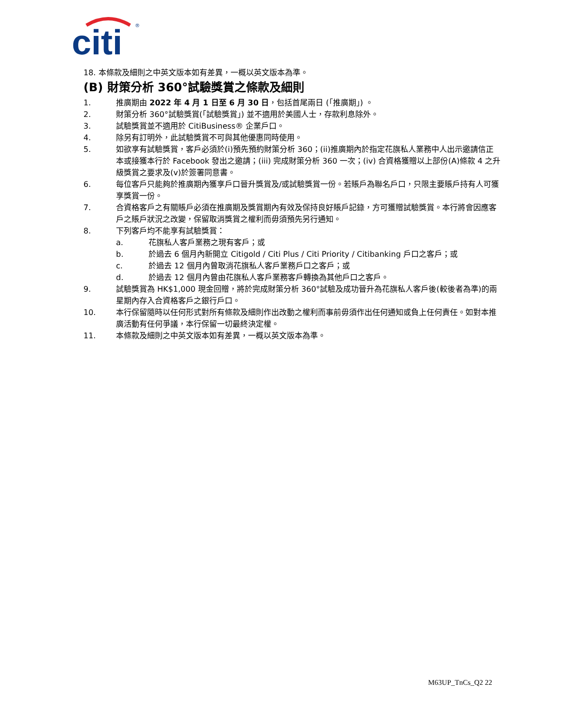citi
®
18. 本條款及細則之中英文版本如有差異，一概以英文版本為準。
(B) 財策分析 360°試驗獎賞之條款及細則
1. 推廣期由 2022 年 4 月 1 日至 6 月 30 日，包括首尾兩日 (「推廣期」) 。
2. 財策分析 360°試驗獎賞(「試驗獎賞」) 並不適用於美國人士，存款利息除外。
3. 試驗獎賞並不適用於 CitiBusiness® 企業戶口。
4. 除另有訂明外，此試驗獎賞不可與其他優惠同時使用。
5. 如欲享有試驗獎賞，客戶必須於(i)預先預約財策分析 360；(ii)推廣期內於指定花旗私人業務中人出示邀請信正本或接獲本行於 Facebook 發出之邀請；(iii) 完成財策分析 360 一次；(iv) 合資格獲贈以上部份(A)條款 4 之升級獎賞之要求及(v)於簽署同意書。
6. 每位客戶只能夠於推廣期內獲享戶口晉升獎賞及/或試驗獎賞一份。若賬戶為聯名戶口，只限主要賬戶持有人可獲享獎賞一份。
7. 合資格客戶之有關賬戶必須在推廣期及獎賞期內有效及保持良好賬戶記錄，方可獲贈試驗獎賞。本行將會因應客戶之賬戶狀況之改變，保留取消獎賞之權利而毋須預先另行通知。
8. 下列客戶均不能享有試驗獎賞：
a. 花旗私人客戶業務之現有客戶；或
b. 於過去 6 個月內新開立 Citigold / Citi Plus / Citi Priority / Citibanking 戶口之客戶；或
c. 於過去 12 個月內曾取消花旗私人客戶業務戶口之客戶；或
d. 於過去 12 個月內曾由花旗私人客戶業務客戶轉換為其他戶口之客戶。
9. 試驗獎賞為 HK$1,000 現金回贈，將於完成財策分析 360°試驗及成功晉升為花旗私人客戶後(較後者為準)的兩星期內存入合資格客戶之銀行戶口。
10. 本行保留隨時以任何形式對所有條款及細則作出改動之權利而事前毋須作出任何通知或負上任何責任。如對本推廣活動有任何爭議，本行保留一切最終決定權。
11. 本條款及細則之中英文版本如有差異，一概以英文版本為準。
M63UP_TnCs_Q2 22